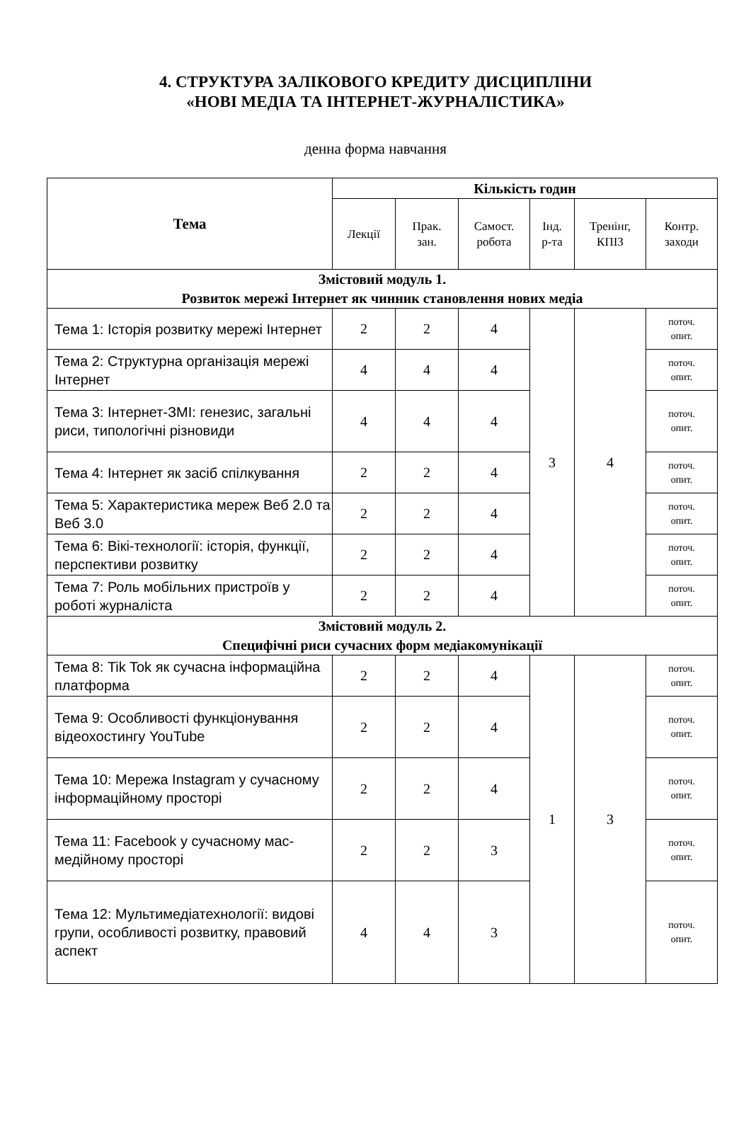4. СТРУКТУРА ЗАЛІКОВОГО КРЕДИТУ ДИСЦИПЛІНИ
«НОВІ МЕДІА ТА ІНТЕРНЕТ-ЖУРНАЛІСТИКА»
денна форма навчання
| Тема | Кількість годин | | | | | |
| --- | --- | --- | --- | --- | --- | --- |
| | Лекції | Прак. зан. | Самост. робота | Інд. р-та | Тренінг, КПІЗ | Контр. заходи |
| Змістовий модуль 1. Розвиток мережі Інтернет як чинник становлення нових медіа | | | | | | |
| Тема 1: Історія розвитку мережі Інтернет | 2 | 2 | 4 | 3 | 4 | поточ. опит. |
| Тема 2: Структурна організація мережі Інтернет | 4 | 4 | 4 | | | поточ. опит. |
| Тема 3: Інтернет-ЗМІ: генезис, загальні риси, типологічні різновиди | 4 | 4 | 4 | | | поточ. опит. |
| Тема 4: Інтернет як засіб спілкування | 2 | 2 | 4 | | | поточ. опит. |
| Тема 5: Характеристика мереж Веб 2.0 та Веб 3.0 | 2 | 2 | 4 | | | поточ. опит. |
| Тема 6: Вікі-технології: історія, функції, перспективи розвитку | 2 | 2 | 4 | | | поточ. опит. |
| Тема 7: Роль мобільних пристроїв у роботі журналіста | 2 | 2 | 4 | | | поточ. опит. |
| Змістовий модуль 2. Специфічні риси сучасних форм медіакомунікації | | | | | | |
| Тема 8: Tik Tok як сучасна інформаційна платформа | 2 | 2 | 4 | 1 | 3 | поточ. опит. |
| Тема 9: Особливості функціонування відеохостингу YouTube | 2 | 2 | 4 | | | поточ. опит. |
| Тема 10: Мережа Instagram у сучасному інформаційному просторі | 2 | 2 | 4 | | | поточ. опит. |
| Тема 11: Facebook у сучасному мас-медійному просторі | 2 | 2 | 3 | | | поточ. опит. |
| Тема 12: Мультимедіатехнології: видові групи, особливості розвитку, правовий аспект | 4 | 4 | 3 | | | поточ. опит. |